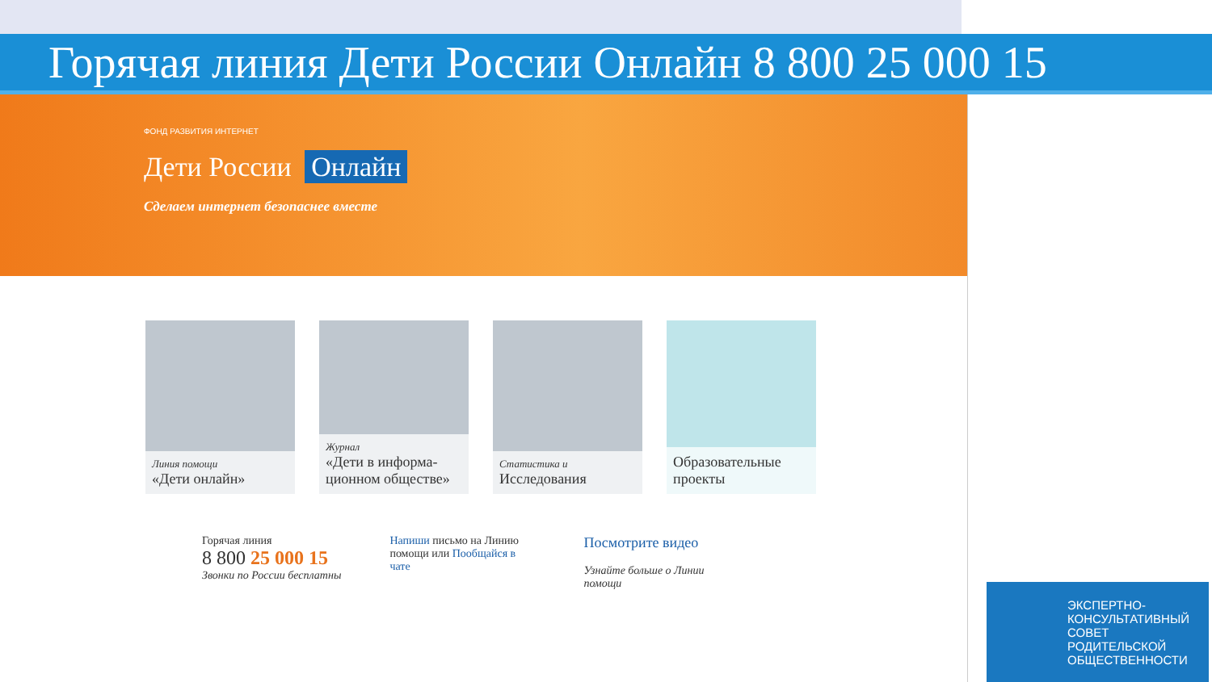Горячая линия Дети России Онлайн 8 800 25 000 15
ФОНД РАЗВИТИЯ ИНТЕРНЕТ
Дети России Онлайн
Сделаем интернет безопаснее вместе
Линия помощи
«Дети онлайн»
Журнал
«Дети в информа-ционном обществе»
Статистика и
Исследования
Образовательные проекты
Горячая линия
8 800 25 000 15
Звонки по России бесплатны
Напиши письмо на Линию помощи или Пообщайся в чате
Посмотрите видео
Узнайте больше о Линии помощи
ЭКСПЕРТНО-КОНСУЛЬТАТИВНЫЙ СОВЕТ РОДИТЕЛЬСКОЙ ОБЩЕСТВЕННОСТИ